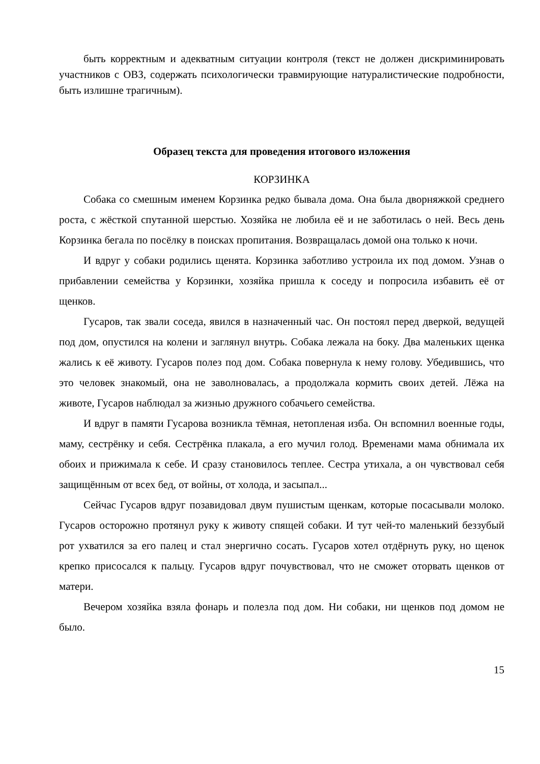быть корректным и адекватным ситуации контроля (текст не должен дискриминировать участников с ОВЗ, содержать психологически травмирующие натуралистические подробности, быть излишне трагичным).
Образец текста для проведения итогового изложения
КОРЗИНКА
Собака со смешным именем Корзинка редко бывала дома. Она была дворняжкой среднего роста, с жёсткой спутанной шерстью. Хозяйка не любила её и не заботилась о ней. Весь день Корзинка бегала по посёлку в поисках пропитания. Возвращалась домой она только к ночи.
И вдруг у собаки родились щенята. Корзинка заботливо устроила их под домом. Узнав о прибавлении семейства у Корзинки, хозяйка пришла к соседу и попросила избавить её от щенков.
Гусаров, так звали соседа, явился в назначенный час. Он постоял перед дверкой, ведущей под дом, опустился на колени и заглянул внутрь. Собака лежала на боку. Два маленьких щенка жались к её животу. Гусаров полез под дом. Собака повернула к нему голову. Убедившись, что это человек знакомый, она не заволновалась, а продолжала кормить своих детей. Лёжа на животе, Гусаров наблюдал за жизнью дружного собачьего семейства.
И вдруг в памяти Гусарова возникла тёмная, нетопленая изба. Он вспомнил военные годы, маму, сестрёнку и себя. Сестрёнка плакала, а его мучил голод. Временами мама обнимала их обоих и прижимала к себе. И сразу становилось теплее. Сестра утихала, а он чувствовал себя защищённым от всех бед, от войны, от холода, и засыпал...
Сейчас Гусаров вдруг позавидовал двум пушистым щенкам, которые посасывали молоко. Гусаров осторожно протянул руку к животу спящей собаки. И тут чей-то маленький беззубый рот ухватился за его палец и стал энергично сосать. Гусаров хотел отдёрнуть руку, но щенок крепко присосался к пальцу. Гусаров вдруг почувствовал, что не сможет оторвать щенков от матери.
Вечером хозяйка взяла фонарь и полезла под дом. Ни собаки, ни щенков под домом не было.
15